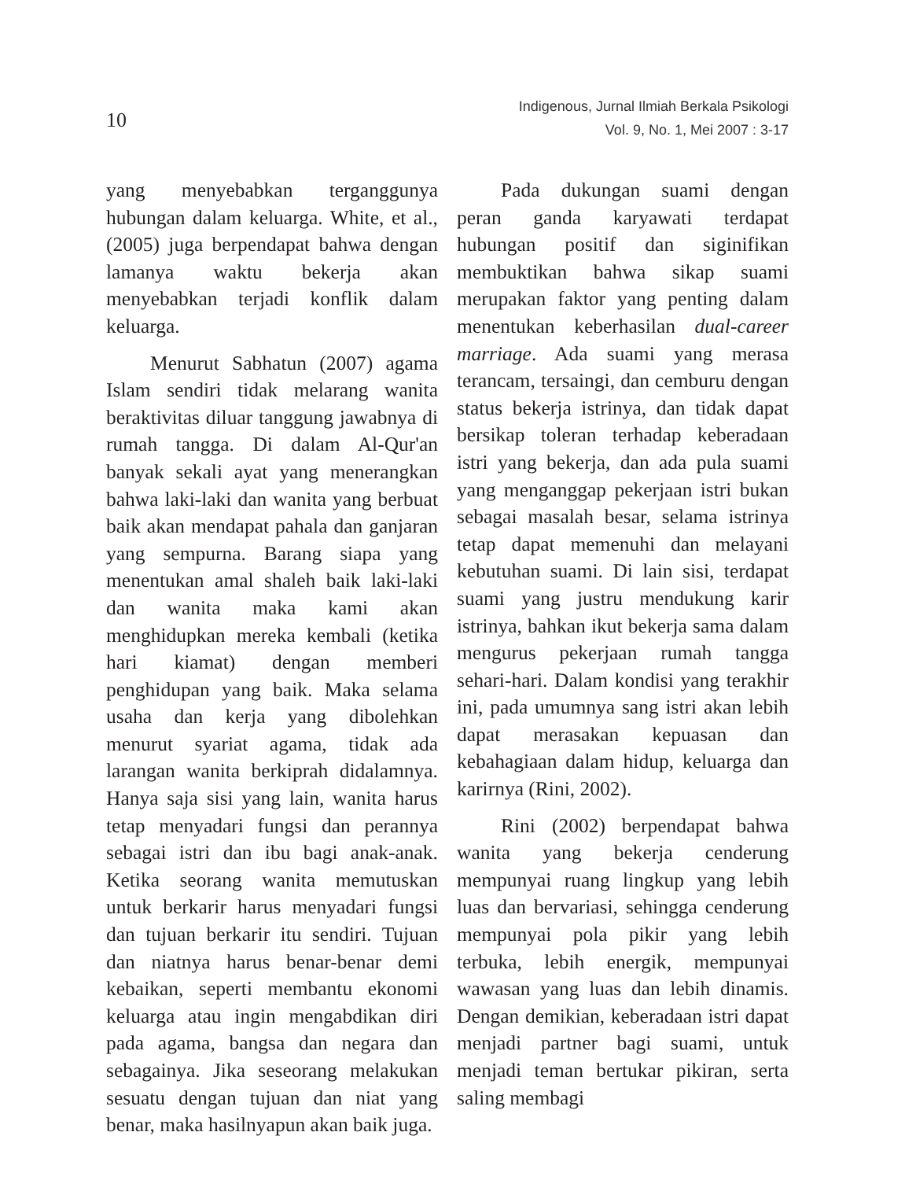10
Indigenous, Jurnal Ilmiah Berkala Psikologi
Vol. 9, No. 1, Mei 2007 : 3-17
yang menyebabkan terganggunya hubungan dalam keluarga. White, et al., (2005) juga berpendapat bahwa dengan lamanya waktu bekerja akan menyebabkan terjadi konflik dalam keluarga.
Menurut Sabhatun (2007) agama Islam sendiri tidak melarang wanita beraktivitas diluar tanggung jawabnya di rumah tangga. Di dalam Al-Qur'an banyak sekali ayat yang menerangkan bahwa laki-laki dan wanita yang berbuat baik akan mendapat pahala dan ganjaran yang sempurna. Barang siapa yang menentukan amal shaleh baik laki-laki dan wanita maka kami akan menghidupkan mereka kembali (ketika hari kiamat) dengan memberi penghidupan yang baik. Maka selama usaha dan kerja yang dibolehkan menurut syariat agama, tidak ada larangan wanita berkiprah didalamnya. Hanya saja sisi yang lain, wanita harus tetap menyadari fungsi dan perannya sebagai istri dan ibu bagi anak-anak. Ketika seorang wanita memutuskan untuk berkarir harus menyadari fungsi dan tujuan berkarir itu sendiri. Tujuan dan niatnya harus benar-benar demi kebaikan, seperti membantu ekonomi keluarga atau ingin mengabdikan diri pada agama, bangsa dan negara dan sebagainya. Jika seseorang melakukan sesuatu dengan tujuan dan niat yang benar, maka hasilnyapun akan baik juga.
Pada dukungan suami dengan peran ganda karyawati terdapat hubungan positif dan siginifikan membuktikan bahwa sikap suami merupakan faktor yang penting dalam menentukan keberhasilan dual-career marriage. Ada suami yang merasa terancam, tersaingi, dan cemburu dengan status bekerja istrinya, dan tidak dapat bersikap toleran terhadap keberadaan istri yang bekerja, dan ada pula suami yang menganggap pekerjaan istri bukan sebagai masalah besar, selama istrinya tetap dapat memenuhi dan melayani kebutuhan suami. Di lain sisi, terdapat suami yang justru mendukung karir istrinya, bahkan ikut bekerja sama dalam mengurus pekerjaan rumah tangga sehari-hari. Dalam kondisi yang terakhir ini, pada umumnya sang istri akan lebih dapat merasakan kepuasan dan kebahagiaan dalam hidup, keluarga dan karirnya (Rini, 2002).
Rini (2002) berpendapat bahwa wanita yang bekerja cenderung mempunyai ruang lingkup yang lebih luas dan bervariasi, sehingga cenderung mempunyai pola pikir yang lebih terbuka, lebih energik, mempunyai wawasan yang luas dan lebih dinamis. Dengan demikian, keberadaan istri dapat menjadi partner bagi suami, untuk menjadi teman bertukar pikiran, serta saling membagi